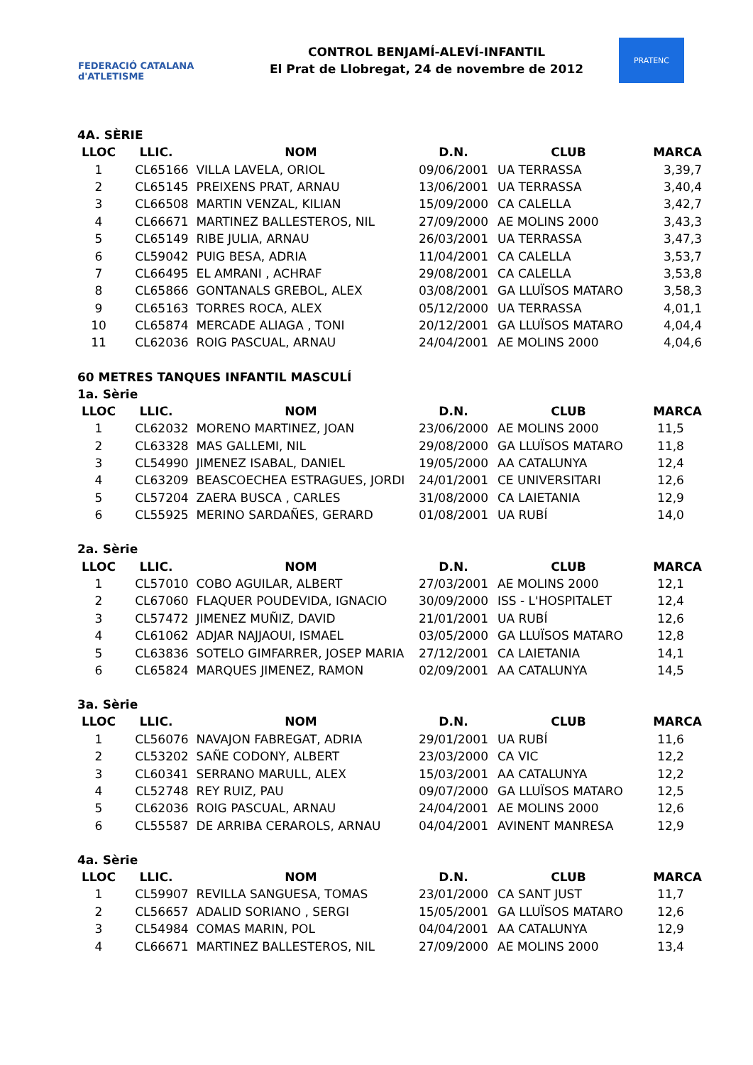FEDERACIÓ CATALANA d'ATLETISME
CONTROL BENJAMÍ-ALEVÍ-INFANTIL
El Prat de Llobregat, 24 de novembre de 2012
PRATENC
4A. SÈRIE
| LLOC | LLIC. | NOM | D.N. | CLUB | MARCA |
| --- | --- | --- | --- | --- | --- |
| 1 | CL65166 | VILLA LAVELA, ORIOL | 09/06/2001 | UA TERRASSA | 3,39,7 |
| 2 | CL65145 | PREIXENS PRAT, ARNAU | 13/06/2001 | UA TERRASSA | 3,40,4 |
| 3 | CL66508 | MARTIN VENZAL, KILIAN | 15/09/2000 | CA CALELLA | 3,42,7 |
| 4 | CL66671 | MARTINEZ BALLESTEROS, NIL | 27/09/2000 | AE MOLINS 2000 | 3,43,3 |
| 5 | CL65149 | RIBE JULIA, ARNAU | 26/03/2001 | UA TERRASSA | 3,47,3 |
| 6 | CL59042 | PUIG BESA, ADRIA | 11/04/2001 | CA CALELLA | 3,53,7 |
| 7 | CL66495 | EL AMRANI , ACHRAF | 29/08/2001 | CA CALELLA | 3,53,8 |
| 8 | CL65866 | GONTANALS GREBOL, ALEX | 03/08/2001 | GA LLUÏSOS MATARO | 3,58,3 |
| 9 | CL65163 | TORRES ROCA, ALEX | 05/12/2000 | UA TERRASSA | 4,01,1 |
| 10 | CL65874 | MERCADE ALIAGA , TONI | 20/12/2001 | GA LLUÏSOS MATARO | 4,04,4 |
| 11 | CL62036 | ROIG PASCUAL, ARNAU | 24/04/2001 | AE MOLINS 2000 | 4,04,6 |
60 METRES TANQUES INFANTIL MASCULÍ
1a. Sèrie
| LLOC | LLIC. | NOM | D.N. | CLUB | MARCA |
| --- | --- | --- | --- | --- | --- |
| 1 | CL62032 | MORENO MARTINEZ, JOAN | 23/06/2000 | AE MOLINS 2000 | 11,5 |
| 2 | CL63328 | MAS GALLEMI, NIL | 29/08/2000 | GA LLUÏSOS MATARO | 11,8 |
| 3 | CL54990 | JIMENEZ ISABAL, DANIEL | 19/05/2000 | AA CATALUNYA | 12,4 |
| 4 | CL63209 | BEASCOECHEA ESTRAGUES, JORDI | 24/01/2001 | CE UNIVERSITARI | 12,6 |
| 5 | CL57204 | ZAERA BUSCA , CARLES | 31/08/2000 | CA LAIETANIA | 12,9 |
| 6 | CL55925 | MERINO SARDAÑES, GERARD | 01/08/2001 | UA RUBÍ | 14,0 |
2a. Sèrie
| LLOC | LLIC. | NOM | D.N. | CLUB | MARCA |
| --- | --- | --- | --- | --- | --- |
| 1 | CL57010 | COBO AGUILAR, ALBERT | 27/03/2001 | AE MOLINS 2000 | 12,1 |
| 2 | CL67060 | FLAQUER POUDEVIDA, IGNACIO | 30/09/2000 | ISS - L'HOSPITALET | 12,4 |
| 3 | CL57472 | JIMENEZ MUÑIZ, DAVID | 21/01/2001 | UA RUBÍ | 12,6 |
| 4 | CL61062 | ADJAR NAJJAOUI, ISMAEL | 03/05/2000 | GA LLUÏSOS MATARO | 12,8 |
| 5 | CL63836 | SOTELO GIMFARRER, JOSEP MARIA | 27/12/2001 | CA LAIETANIA | 14,1 |
| 6 | CL65824 | MARQUES JIMENEZ, RAMON | 02/09/2001 | AA CATALUNYA | 14,5 |
3a. Sèrie
| LLOC | LLIC. | NOM | D.N. | CLUB | MARCA |
| --- | --- | --- | --- | --- | --- |
| 1 | CL56076 | NAVAJON FABREGAT, ADRIA | 29/01/2001 | UA RUBÍ | 11,6 |
| 2 | CL53202 | SAÑE CODONY, ALBERT | 23/03/2000 | CA VIC | 12,2 |
| 3 | CL60341 | SERRANO MARULL, ALEX | 15/03/2001 | AA CATALUNYA | 12,2 |
| 4 | CL52748 | REY RUIZ, PAU | 09/07/2000 | GA LLUÏSOS MATARO | 12,5 |
| 5 | CL62036 | ROIG PASCUAL, ARNAU | 24/04/2001 | AE MOLINS 2000 | 12,6 |
| 6 | CL55587 | DE ARRIBA CERAROLS, ARNAU | 04/04/2001 | AVINENT MANRESA | 12,9 |
4a. Sèrie
| LLOC | LLIC. | NOM | D.N. | CLUB | MARCA |
| --- | --- | --- | --- | --- | --- |
| 1 | CL59907 | REVILLA SANGUESA, TOMAS | 23/01/2000 | CA SANT JUST | 11,7 |
| 2 | CL56657 | ADALID SORIANO , SERGI | 15/05/2001 | GA LLUÏSOS MATARO | 12,6 |
| 3 | CL54984 | COMAS MARIN, POL | 04/04/2001 | AA CATALUNYA | 12,9 |
| 4 | CL66671 | MARTINEZ BALLESTEROS, NIL | 27/09/2000 | AE MOLINS 2000 | 13,4 |